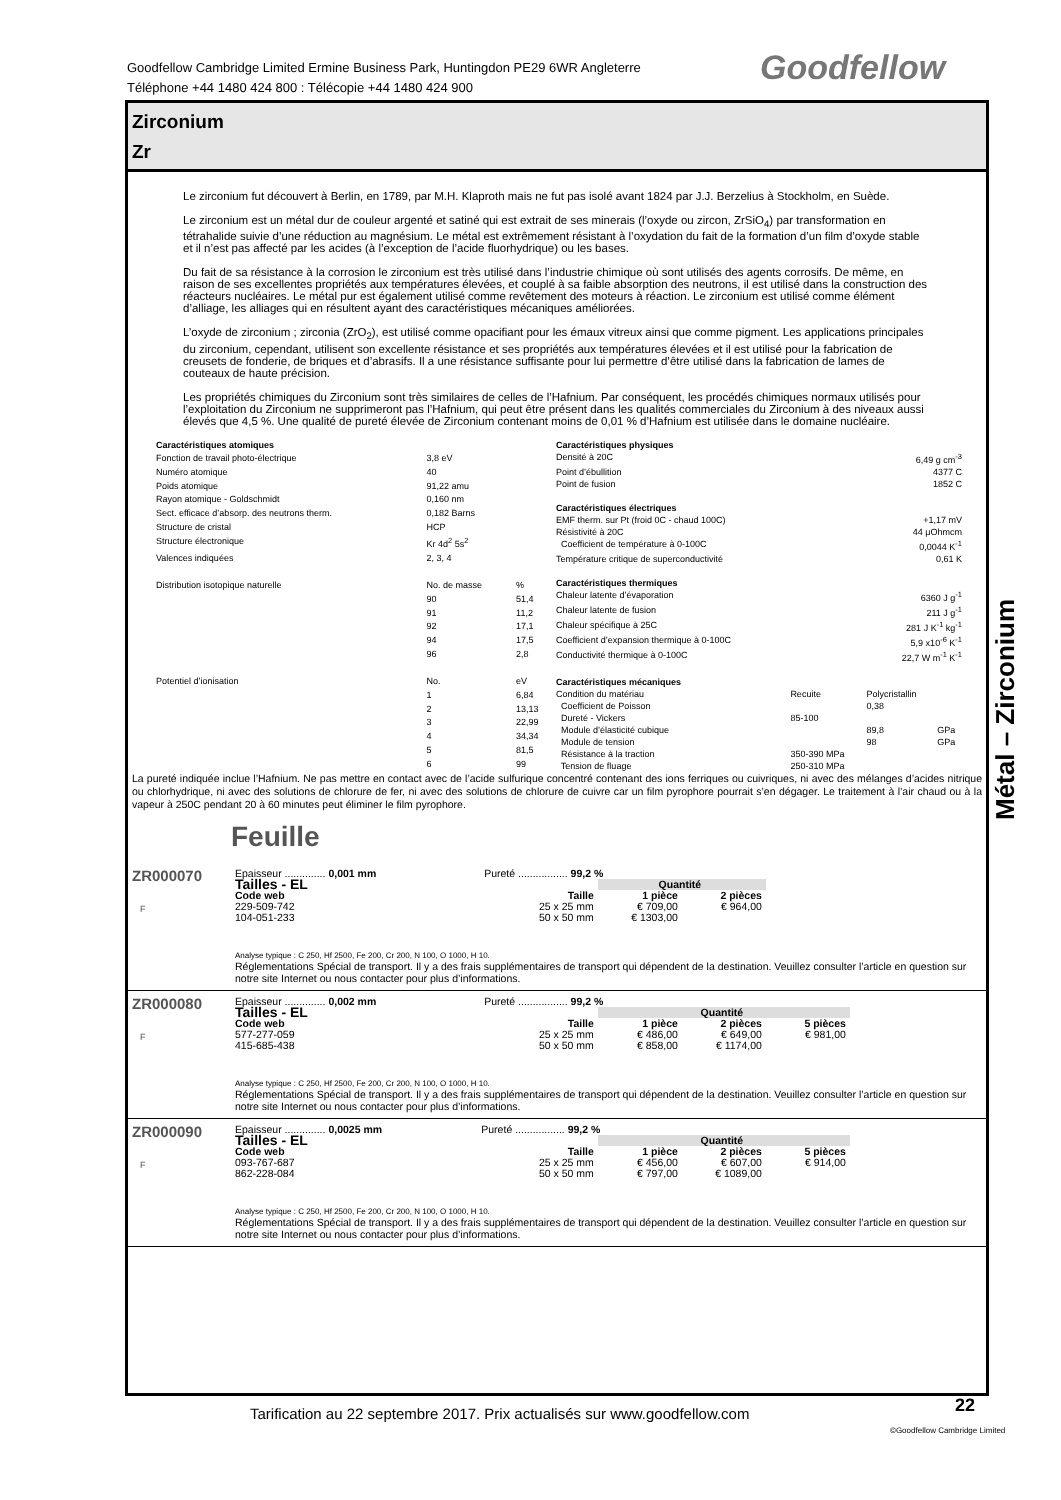Goodfellow Cambridge Limited Ermine Business Park, Huntingdon PE29 6WR Angleterre
Téléphone +44 1480 424 800 : Télécopie +44 1480 424 900
Goodfellow
Zirconium
Zr
Le zirconium fut découvert à Berlin, en 1789, par M.H. Klaproth mais ne fut pas isolé avant 1824 par J.J. Berzelius à Stockholm, en Suède.
Le zirconium est un métal dur de couleur argenté et satiné qui est extrait de ses minerais (l’oxyde ou zircon, ZrSiO<sub>4</sub>) par transformation en tétrahalide suivie d’une réduction au magnésium. Le métal est extrêmement résistant à l’oxydation du fait de la formation d’un film d’oxyde stable et il n’est pas affecté par les acides (à l’exception de l’acide fluorhydrique) ou les bases.
Du fait de sa résistance à la corrosion le zirconium est très utilisé dans l’industrie chimique où sont utilisés des agents corrosifs. De même, en raison de ses excellentes propriétés aux températures élevées, et couplé à sa faible absorption des neutrons, il est utilisé dans la construction des réacteurs nucléaires. Le métal pur est également utilisé comme revêtement des moteurs à réaction. Le zirconium est utilisé comme élément d’alliage, les alliages qui en résultent ayant des caractéristiques mécaniques améliorées.
L’oxyde de zirconium ; zirconia (ZrO<sub>2</sub>), est utilisé comme opacifiant pour les émaux vitreux ainsi que comme pigment. Les applications principales du zirconium, cependant, utilisent son excellente résistance et ses propriétés aux températures élevées et il est utilisé pour la fabrication de creusets de fonderie, de briques et d’abrasifs. Il a une résistance suffisante pour lui permettre d’être utilisé dans la fabrication de lames de couteaux de haute précision.
Les propriétés chimiques du Zirconium sont très similaires de celles de l’Hafnium. Par conséquent, les procédés chimiques normaux utilisés pour l’exploitation du Zirconium ne supprimeront pas l’Hafnium, qui peut être présent dans les qualités commerciales du Zirconium à des niveaux aussi élevés que 4,5 %. Une qualité de pureté élevée de Zirconium contenant moins de 0,01 % d’Hafnium est utilisée dans le domaine nucléaire.
| Caractéristiques atomiques | | |
| Fonction de travail photo-électrique | 3,8 eV | |
| Numéro atomique | 40 | |
| Poids atomique | 91,22 amu | |
| Rayon atomique - Goldschmidt | 0,160 nm | |
| Sect. efficace d’absorp. des neutrons therm. | 0,182 Barns | |
| Structure de cristal | HCP | |
| Structure électronique | Kr 4d<sup>2</sup> 5s<sup>2</sup> | |
| Valences indiquées | 2, 3, 4 | |
| Distribution isotopique naturelle | No. de masse | % |
| | 90 | 51,4 |
| | 91 | 11,2 |
| | 92 | 17,1 |
| | 94 | 17,5 |
| | 96 | 2,8 |
| Potentiel d’ionisation | No. | eV |
| | 1 | 6,84 |
| | 2 | 13,13 |
| | 3 | 22,99 |
| | 4 | 34,34 |
| | 5 | 81,5 |
| | 6 | 99 |
| Caractéristiques physiques | | | |
| Densité à 20C | 6,49 g cm<sup>-3</sup> | | |
| Point d’ébullition | 4377 C | | |
| Point de fusion | 1852 C | | |
| Caractéristiques électriques | | | |
| EMF therm. sur Pt (froid 0C - chaud 100C) | +1,17 mV | | |
| Résistivité à 20C | 44 μOhmcm | | |
| Coefficient de température à 0-100C | 0,0044 K<sup>-1</sup> | | |
| Température critique de superconductivité | 0,61 K | | |
| Caractéristiques thermiques | | | |
| Chaleur latente d’évaporation | 6360 J g<sup>-1</sup> | | |
| Chaleur latente de fusion | 211 J g<sup>-1</sup> | | |
| Chaleur spécifique à 25C | 281 J K<sup>-1</sup> kg<sup>-1</sup> | | |
| Coefficient d’expansion thermique à 0-100C | 5,9 x10<sup>-6</sup> K<sup>-1</sup> | | |
| Conductivité thermique à 0-100C | 22,7 W m<sup>-1</sup> K<sup>-1</sup> | | |
| Caractéristiques mécaniques | | | |
| Condition du matériau | Recuite | Polycristallin | |
| Coefficient de Poisson | | 0,38 | |
| Dureté - Vickers | 85-100 | | |
| Module d’élasticité cubique | | 89,8 | GPa |
| Module de tension | | 98 | GPa |
| Résistance à la traction | 350-390 MPa | | |
| Tension de fluage | 250-310 MPa | | |
La pureté indiquée inclue l’Hafnium. Ne pas mettre en contact avec de l’acide sulfurique concentré contenant des ions ferriques ou cuivriques, ni avec des mélanges d’acides nitrique ou chlorhydrique, ni avec des solutions de chlorure de fer, ni avec des solutions de chlorure de cuivre car un film pyrophore pourrait s’en dégager. Le traitement à l’air chaud ou à la vapeur à 250C pendant 20 à 60 minutes peut éliminer le film pyrophore.
Feuille
ZR000070
F
Epaisseur .............. 0,001 mm Pureté ................. 99,2 %
| Tailles - EL | | Quantité | |
| --- | --- | --- | --- |
| Code web | Taille | 1 pièce | 2 pièces |
| 229-509-742 | 25 x 25 mm | € 709,00 | € 964,00 |
| 104-051-233 | 50 x 50 mm | € 1303,00 | |
Analyse typique : C 250, Hf 2500, Fe 200, Cr 200, N 100, O 1000, H 10.
Réglementations Spécial de transport. Il y a des frais supplémentaires de transport qui dépendent de la destination. Veuillez consulter l’article en question sur notre site Internet ou nous contacter pour plus d’informations.
ZR000080
F
Epaisseur .............. 0,002 mm Pureté ................. 99,2 %
| Tailles - EL | | Quantité | | |
| --- | --- | --- | --- | --- |
| Code web | Taille | 1 pièce | 2 pièces | 5 pièces |
| 577-277-059 | 25 x 25 mm | € 486,00 | € 649,00 | € 981,00 |
| 415-685-438 | 50 x 50 mm | € 858,00 | € 1174,00 | |
Analyse typique : C 250, Hf 2500, Fe 200, Cr 200, N 100, O 1000, H 10.
Réglementations Spécial de transport. Il y a des frais supplémentaires de transport qui dépendent de la destination. Veuillez consulter l’article en question sur notre site Internet ou nous contacter pour plus d’informations.
ZR000090
F
Epaisseur .............. 0,0025 mm Pureté ................. 99,2 %
| Tailles - EL | | Quantité | | |
| --- | --- | --- | --- | --- |
| Code web | Taille | 1 pièce | 2 pièces | 5 pièces |
| 093-767-687 | 25 x 25 mm | € 456,00 | € 607,00 | € 914,00 |
| 862-228-084 | 50 x 50 mm | € 797,00 | € 1089,00 | |
Analyse typique : C 250, Hf 2500, Fe 200, Cr 200, N 100, O 1000, H 10.
Réglementations Spécial de transport. Il y a des frais supplémentaires de transport qui dépendent de la destination. Veuillez consulter l’article en question sur notre site Internet ou nous contacter pour plus d’informations.
Métal – Zirconium
Tarification au 22 septembre 2017. Prix actualisés sur www.goodfellow.com
22
©Goodfellow Cambridge Limited